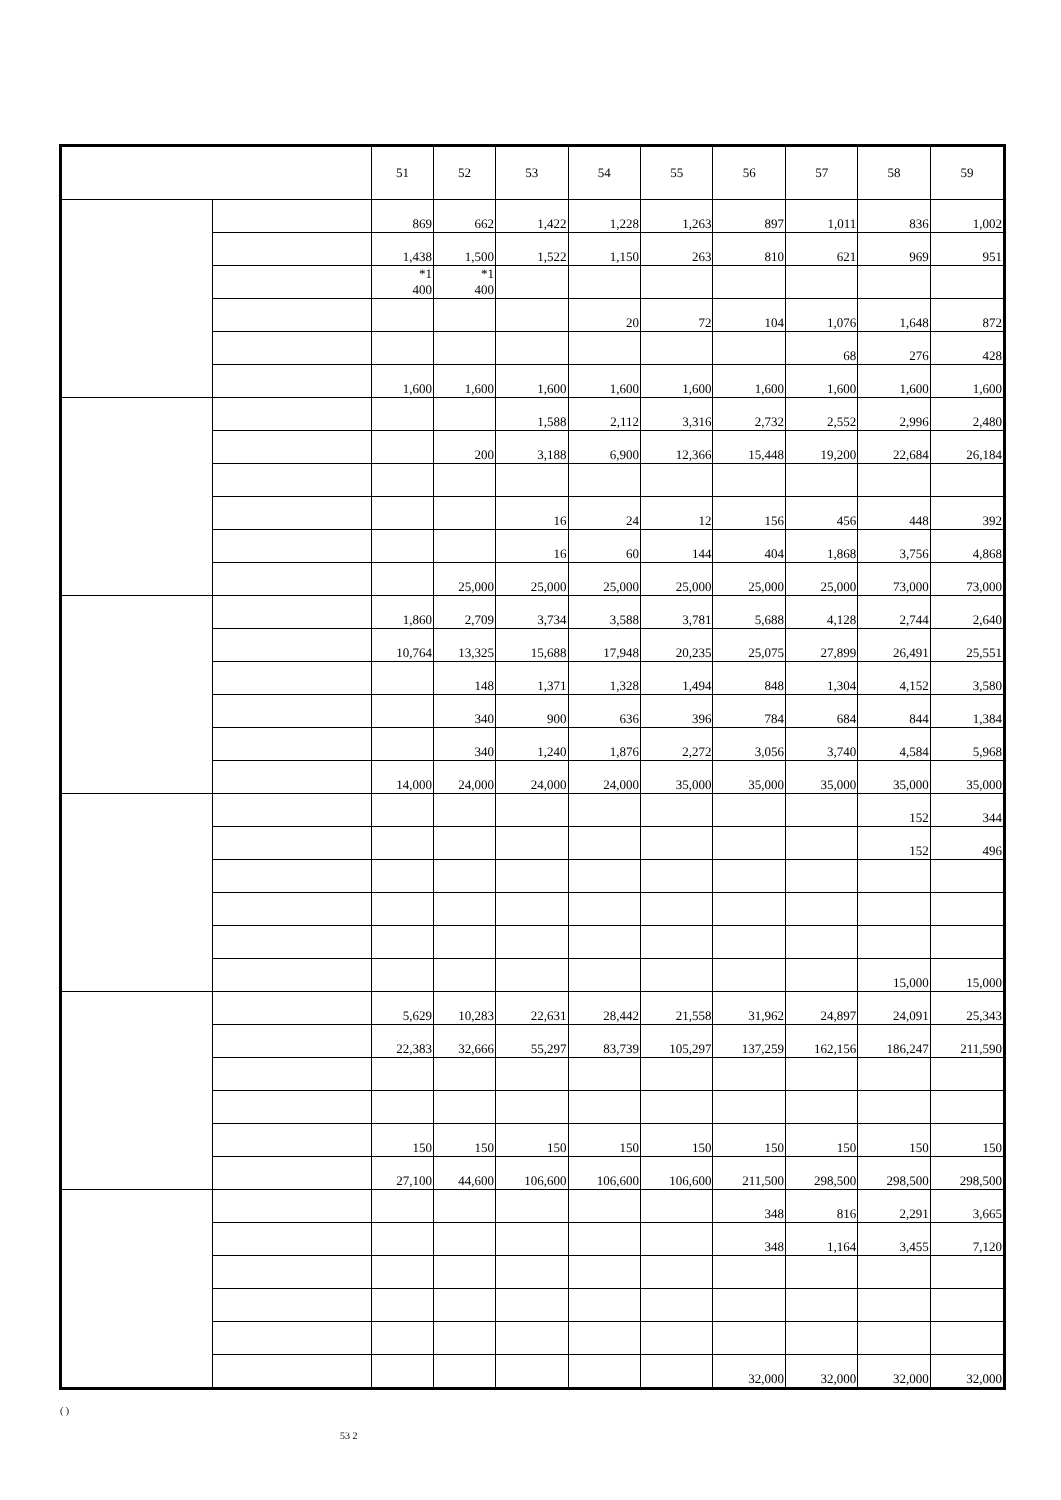| | | 51 | 52 | 53 | 54 | 55 | 56 | 57 | 58 | 59 |
| --- | --- | --- | --- | --- | --- | --- | --- | --- | --- | --- |
| | | 869 | 662 | 1,422 | 1,228 | 1,263 | 897 | 1,011 | 836 | 1,002 |
| | | 1,438 | 1,500 | 1,522 | 1,150 | 263 | 810 | 621 | 969 | 951 |
| | | *1 400 | *1 400 | | | | | | | |
| | | | | | 20 | 72 | 104 | 1,076 | 1,648 | 872 |
| | | | | | | | | 68 | 276 | 428 |
| | | 1,600 | 1,600 | 1,600 | 1,600 | 1,600 | 1,600 | 1,600 | 1,600 | 1,600 |
| | | | | 1,588 | 2,112 | 3,316 | 2,732 | 2,552 | 2,996 | 2,480 |
| | | | 200 | 3,188 | 6,900 | 12,366 | 15,448 | 19,200 | 22,684 | 26,184 |
| | | | | 16 | 24 | 12 | 156 | 456 | 448 | 392 |
| | | | | 16 | 60 | 144 | 404 | 1,868 | 3,756 | 4,868 |
| | | | 25,000 | 25,000 | 25,000 | 25,000 | 25,000 | 25,000 | 73,000 | 73,000 |
| | | 1,860 | 2,709 | 3,734 | 3,588 | 3,781 | 5,688 | 4,128 | 2,744 | 2,640 |
| | | 10,764 | 13,325 | 15,688 | 17,948 | 20,235 | 25,075 | 27,899 | 26,491 | 25,551 |
| | | | 148 | 1,371 | 1,328 | 1,494 | 848 | 1,304 | 4,152 | 3,580 |
| | | | 340 | 900 | 636 | 396 | 784 | 684 | 844 | 1,384 |
| | | | 340 | 1,240 | 1,876 | 2,272 | 3,056 | 3,740 | 4,584 | 5,968 |
| | | 14,000 | 24,000 | 24,000 | 24,000 | 35,000 | 35,000 | 35,000 | 35,000 | 35,000 |
| | | | | | | | | | 152 | 344 |
| | | | | | | | | | 152 | 496 |
| | | | | | | | | | 15,000 | 15,000 |
| | | 5,629 | 10,283 | 22,631 | 28,442 | 21,558 | 31,962 | 24,897 | 24,091 | 25,343 |
| | | 22,383 | 32,666 | 55,297 | 83,739 | 105,297 | 137,259 | 162,156 | 186,247 | 211,590 |
| | | 150 | 150 | 150 | 150 | 150 | 150 | 150 | 150 | 150 |
| | | 27,100 | 44,600 | 106,600 | 106,600 | 106,600 | 211,500 | 298,500 | 298,500 | 298,500 |
| | | | | | | | 348 | 816 | 2,291 | 3,665 |
| | | | | | | | 348 | 1,164 | 3,455 | 7,120 |
| | | | | | | | 32,000 | 32,000 | 32,000 | 32,000 |
( )
53 2